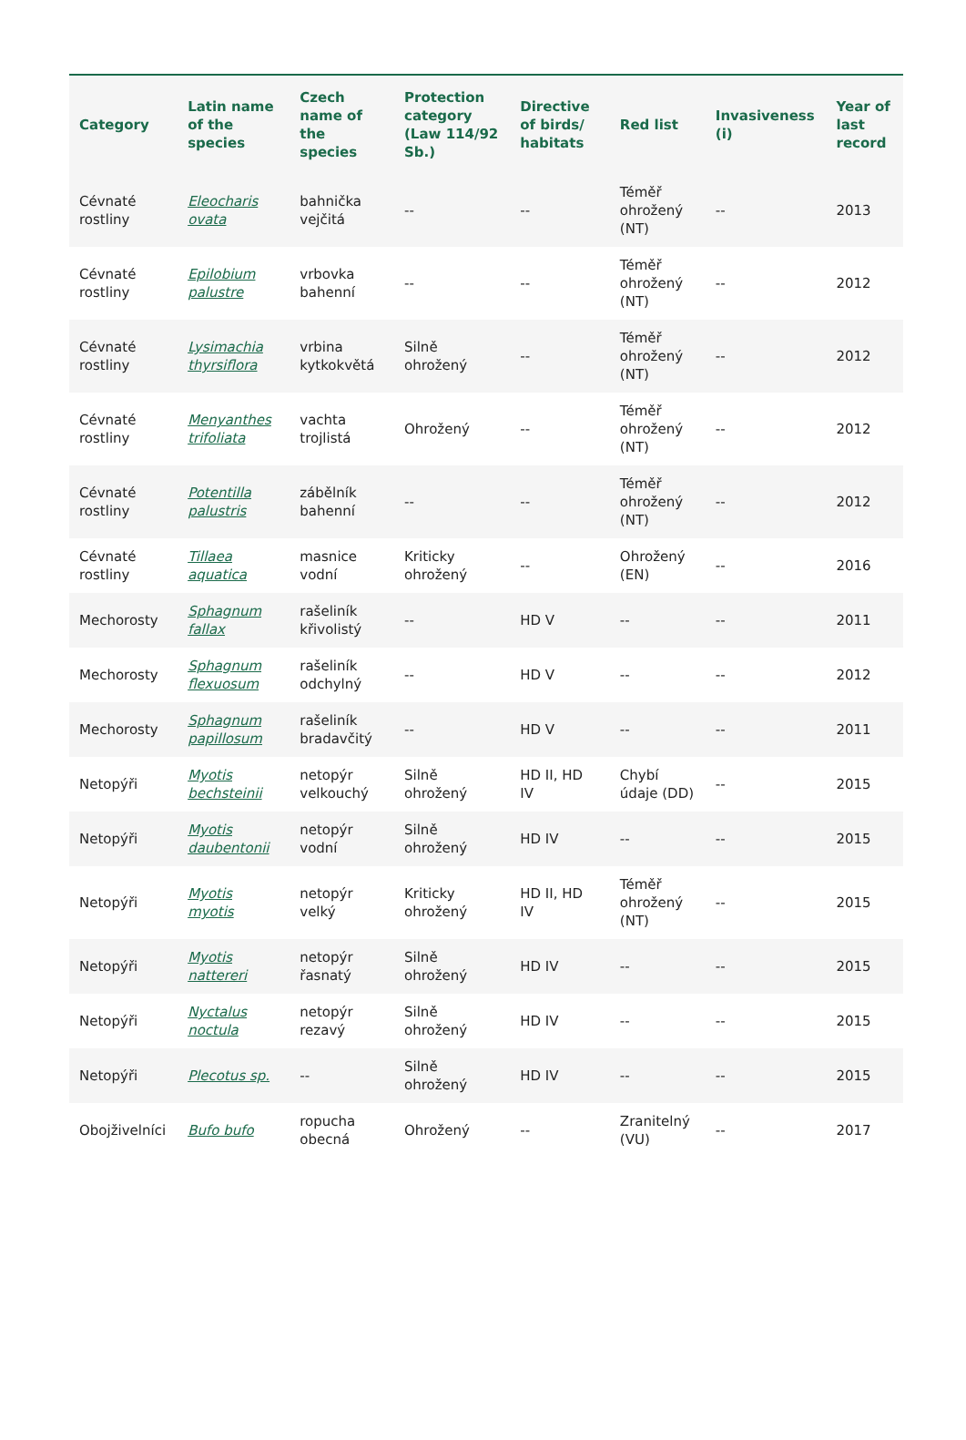| Category | Latin name of the species | Czech name of the species | Protection category (Law 114/92 Sb.) | Directive of birds/ habitats | Red list | Invasiveness (i) | Year of last record |
| --- | --- | --- | --- | --- | --- | --- | --- |
| Cévnaté rostliny | Eleocharis ovata | bahnička vejčitá | -- | -- | Téměř ohrožený (NT) | -- | 2013 |
| Cévnaté rostliny | Epilobium palustre | vrbovka bahenní | -- | -- | Téměř ohrožený (NT) | -- | 2012 |
| Cévnaté rostliny | Lysimachia thyrsiflora | vrbina kytkokvětá | Silně ohrožený | -- | Téměř ohrožený (NT) | -- | 2012 |
| Cévnaté rostliny | Menyanthes trifoliata | vachta trojlistá | Ohrožený | -- | Téměř ohrožený (NT) | -- | 2012 |
| Cévnaté rostliny | Potentilla palustris | zábělník bahenní | -- | -- | Téměř ohrožený (NT) | -- | 2012 |
| Cévnaté rostliny | Tillaea aquatica | masnice vodní | Kriticky ohrožený | -- | Ohrožený (EN) | -- | 2016 |
| Mechorosty | Sphagnum fallax | rašeliník křivolistý | -- | HD V | -- | -- | 2011 |
| Mechorosty | Sphagnum flexuosum | rašeliník odchylný | -- | HD V | -- | -- | 2012 |
| Mechorosty | Sphagnum papillosum | rašeliník bradavčitý | -- | HD V | -- | -- | 2011 |
| Netopýři | Myotis bechsteinii | netopýr velkouchý | Silně ohrožený | HD II, HD IV | Chybí údaje (DD) | -- | 2015 |
| Netopýři | Myotis daubentonii | netopýr vodní | Silně ohrožený | HD IV | -- | -- | 2015 |
| Netopýři | Myotis myotis | netopýr velký | Kriticky ohrožený | HD II, HD IV | Téměř ohrožený (NT) | -- | 2015 |
| Netopýři | Myotis nattereri | netopýr řasnatý | Silně ohrožený | HD IV | -- | -- | 2015 |
| Netopýři | Nyctalus noctula | netopýr rezavý | Silně ohrožený | HD IV | -- | -- | 2015 |
| Netopýři | Plecotus sp. | -- | Silně ohrožený | HD IV | -- | -- | 2015 |
| Obojživelníci | Bufo bufo | ropucha obecná | Ohrožený | -- | Zranitelný (VU) | -- | 2017 |